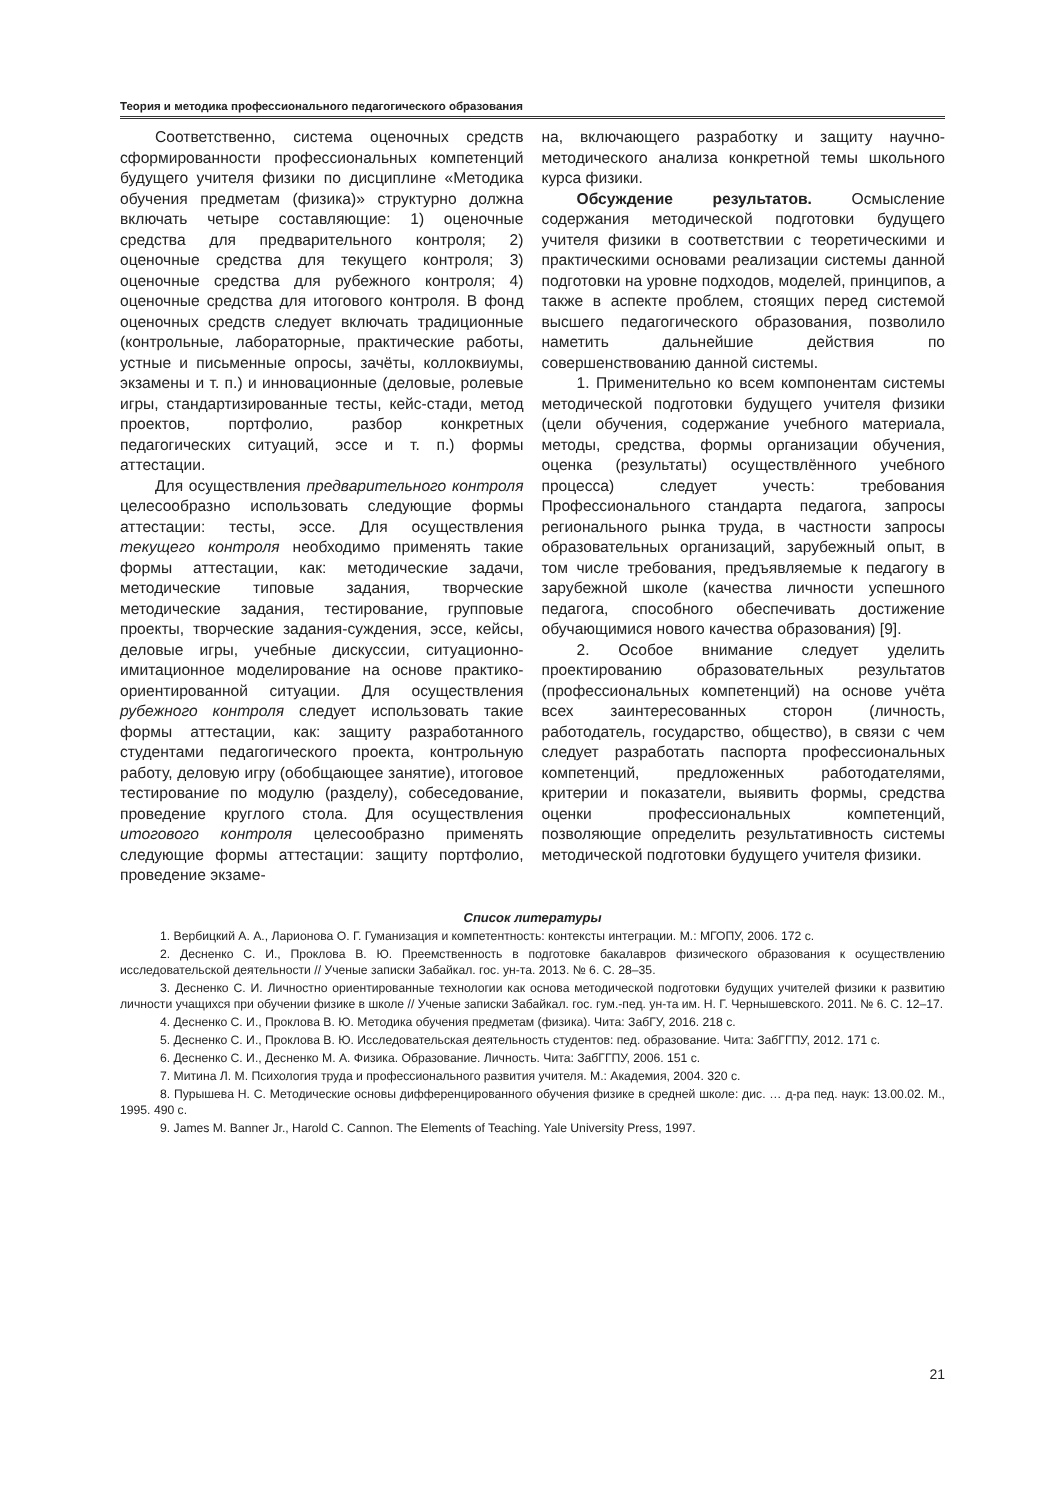Теория и методика профессионального педагогического образования
Соответственно, система оценочных средств сформированности профессиональных компетенций будущего учителя физики по дисциплине «Методика обучения предметам (физика)» структурно должна включать четыре составляющие: 1) оценочные средства для предварительного контроля; 2) оценочные средства для текущего контроля; 3) оценочные средства для рубежного контроля; 4) оценочные средства для итогового контроля. В фонд оценочных средств следует включать традиционные (контрольные, лабораторные, практические работы, устные и письменные опросы, зачёты, коллоквиумы, экзамены и т. п.) и инновационные (деловые, ролевые игры, стандартизированные тесты, кейс-стади, метод проектов, портфолио, разбор конкретных педагогических ситуаций, эссе и т. п.) формы аттестации.
Для осуществления предварительного контроля целесообразно использовать следующие формы аттестации: тесты, эссе. Для осуществления текущего контроля необходимо применять такие формы аттестации, как: методические задачи, методические типовые задания, творческие методические задания, тестирование, групповые проекты, творческие задания-суждения, эссе, кейсы, деловые игры, учебные дискуссии, ситуационно-имитационное моделирование на основе практико-ориентированной ситуации. Для осуществления рубежного контроля следует использовать такие формы аттестации, как: защиту разработанного студентами педагогического проекта, контрольную работу, деловую игру (обобщающее занятие), итоговое тестирование по модулю (разделу), собеседование, проведение круглого стола. Для осуществления итогового контроля целесообразно применять следующие формы аттестации: защиту портфолио, проведение экзаме-
на, включающего разработку и защиту научно-методического анализа конкретной темы школьного курса физики.
Обсуждение результатов. Осмысление содержания методической подготовки будущего учителя физики в соответствии с теоретическими и практическими основами реализации системы данной подготовки на уровне подходов, моделей, принципов, а также в аспекте проблем, стоящих перед системой высшего педагогического образования, позволило наметить дальнейшие действия по совершенствованию данной системы.
1. Применительно ко всем компонентам системы методической подготовки будущего учителя физики (цели обучения, содержание учебного материала, методы, средства, формы организации обучения, оценка (результаты) осуществлённого учебного процесса) следует учесть: требования Профессионального стандарта педагога, запросы регионального рынка труда, в частности запросы образовательных организаций, зарубежный опыт, в том числе требования, предъявляемые к педагогу в зарубежной школе (качества личности успешного педагога, способного обеспечивать достижение обучающимися нового качества образования) [9].
2. Особое внимание следует уделить проектированию образовательных результатов (профессиональных компетенций) на основе учёта всех заинтересованных сторон (личность, работодатель, государство, общество), в связи с чем следует разработать паспорта профессиональных компетенций, предложенных работодателями, критерии и показатели, выявить формы, средства оценки профессиональных компетенций, позволяющие определить результативность системы методической подготовки будущего учителя физики.
Список литературы
1. Вербицкий А. А., Ларионова О. Г. Гуманизация и компетентность: контексты интеграции. М.: МГОПУ, 2006. 172 с.
2. Десненко С. И., Проклова В. Ю. Преемственность в подготовке бакалавров физического образования к осуществлению исследовательской деятельности // Ученые записки Забайкал. гос. ун-та. 2013. № 6. С. 28–35.
3. Десненко С. И. Личностно ориентированные технологии как основа методической подготовки будущих учителей физики к развитию личности учащихся при обучении физике в школе // Ученые записки Забайкал. гос. гум.-пед. ун-та им. Н. Г. Чернышевского. 2011. № 6. С. 12–17.
4. Десненко С. И., Проклова В. Ю. Методика обучения предметам (физика). Чита: ЗабГУ, 2016. 218 с.
5. Десненко С. И., Проклова В. Ю. Исследовательская деятельность студентов: пед. образование. Чита: ЗабГГПУ, 2012. 171 с.
6. Десненко С. И., Десненко М. А. Физика. Образование. Личность. Чита: ЗабГГПУ, 2006. 151 с.
7. Митина Л. М. Психология труда и профессионального развития учителя. М.: Академия, 2004. 320 с.
8. Пурышева Н. С. Методические основы дифференцированного обучения физике в средней школе: дис. … д-ра пед. наук: 13.00.02. М., 1995. 490 с.
9. James M. Banner Jr., Harold C. Cannon. The Elements of Teaching. Yale University Press, 1997.
21